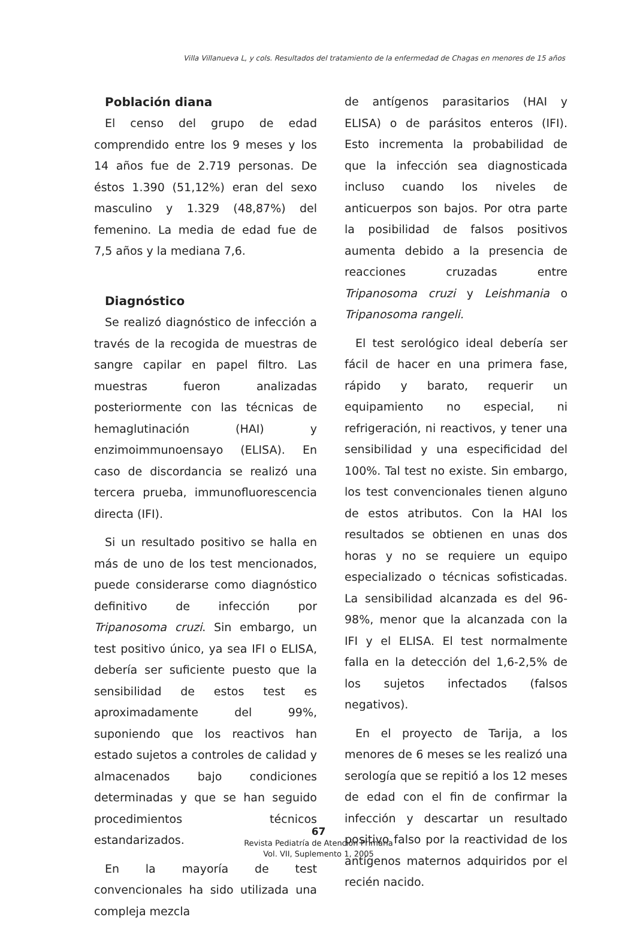Villa Villanueva L, y cols. Resultados del tratamiento de la enfermedad de Chagas en menores de 15 años
Población diana
El censo del grupo de edad comprendido entre los 9 meses y los 14 años fue de 2.719 personas. De éstos 1.390 (51,12%) eran del sexo masculino y 1.329 (48,87%) del femenino. La media de edad fue de 7,5 años y la mediana 7,6.
Diagnóstico
Se realizó diagnóstico de infección a través de la recogida de muestras de sangre capilar en papel filtro. Las muestras fueron analizadas posteriormente con las técnicas de hemaglutinación (HAI) y enzimoimmunoensayo (ELISA). En caso de discordancia se realizó una tercera prueba, immunofluorescencia directa (IFI).
Si un resultado positivo se halla en más de uno de los test mencionados, puede considerarse como diagnóstico definitivo de infección por Tripanosoma cruzi. Sin embargo, un test positivo único, ya sea IFI o ELISA, debería ser suficiente puesto que la sensibilidad de estos test es aproximadamente del 99%, suponiendo que los reactivos han estado sujetos a controles de calidad y almacenados bajo condiciones determinadas y que se han seguido procedimientos técnicos estandarizados.
En la mayoría de test convencionales ha sido utilizada una compleja mezcla
de antígenos parasitarios (HAI y ELISA) o de parásitos enteros (IFI). Esto incrementa la probabilidad de que la infección sea diagnosticada incluso cuando los niveles de anticuerpos son bajos. Por otra parte la posibilidad de falsos positivos aumenta debido a la presencia de reacciones cruzadas entre Tripanosoma cruzi y Leishmania o Tripanosoma rangeli.
El test serológico ideal debería ser fácil de hacer en una primera fase, rápido y barato, requerir un equipamiento no especial, ni refrigeración, ni reactivos, y tener una sensibilidad y una especificidad del 100%. Tal test no existe. Sin embargo, los test convencionales tienen alguno de estos atributos. Con la HAI los resultados se obtienen en unas dos horas y no se requiere un equipo especializado o técnicas sofisticadas. La sensibilidad alcanzada es del 96-98%, menor que la alcanzada con la IFI y el ELISA. El test normalmente falla en la detección del 1,6-2,5% de los sujetos infectados (falsos negativos).
En el proyecto de Tarija, a los menores de 6 meses se les realizó una serología que se repitió a los 12 meses de edad con el fin de confirmar la infección y descartar un resultado positivo falso por la reactividad de los antígenos maternos adquiridos por el recién nacido.
67
Revista Pediatría de Atención Primaria
Vol. VII, Suplemento 1, 2005